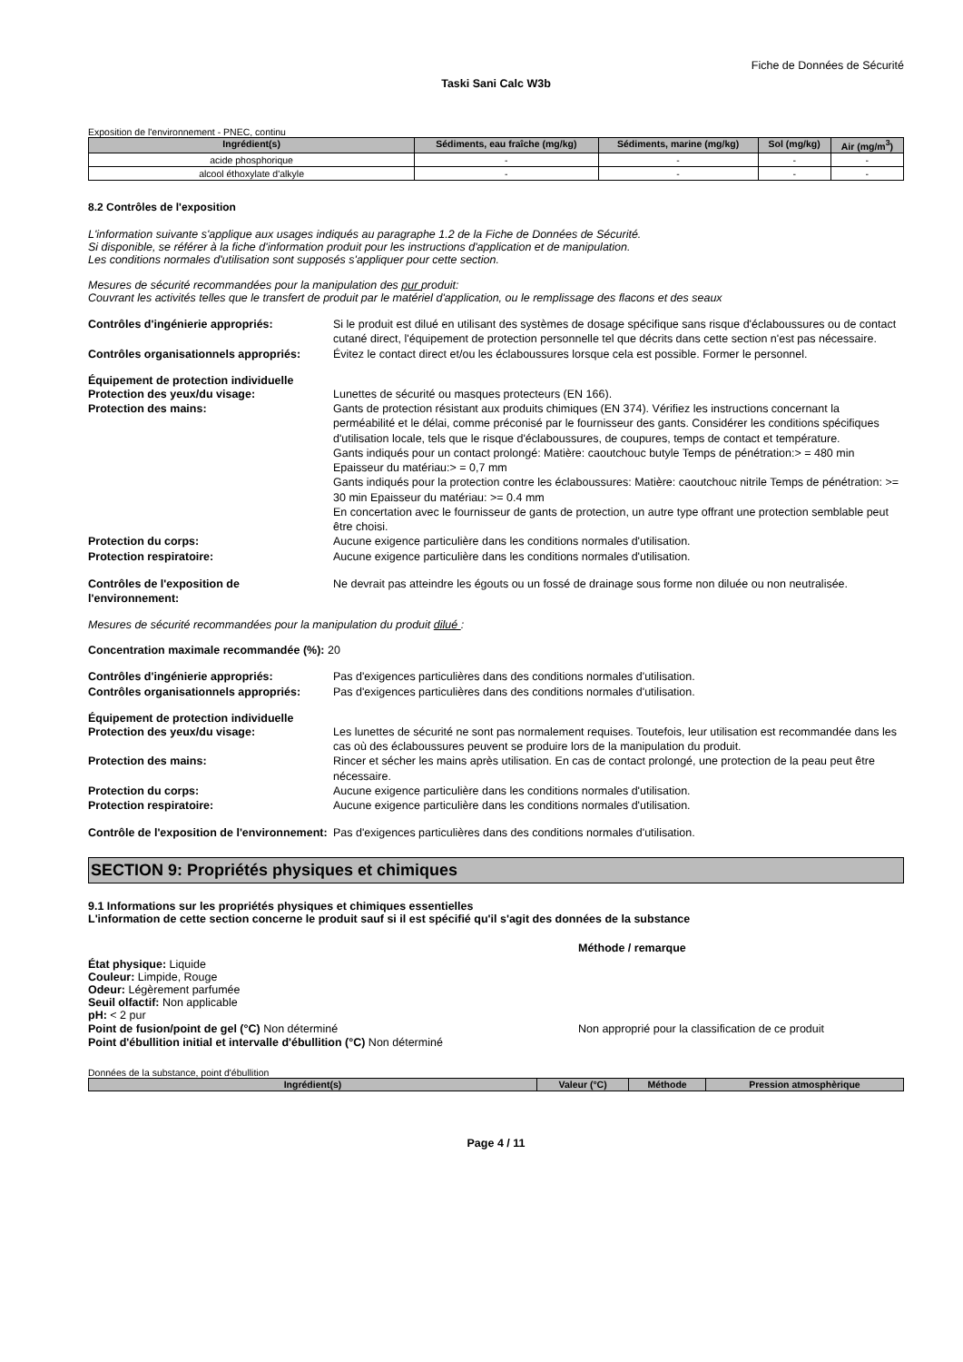Fiche de Données de Sécurité
Taski Sani Calc W3b
Exposition de l'environnement - PNEC, continu
| Ingrédient(s) | Sédiments, eau fraîche (mg/kg) | Sédiments, marine (mg/kg) | Sol (mg/kg) | Air (mg/m<sup>3</sup>) |
| --- | --- | --- | --- | --- |
| acide phosphorique | - | - | - | - |
| alcool éthoxylate d'alkyle | - | - | - | - |
8.2 Contrôles de l'exposition
L'information suivante s'applique aux usages indiqués au paragraphe 1.2 de la Fiche de Données de Sécurité.
Si disponible, se référer à la fiche d'information produit pour les instructions d'application et de manipulation.
Les conditions normales d'utilisation sont supposés s'appliquer pour cette section.
Mesures de sécurité recommandées pour la manipulation des pur produit:
Couvrant les activités telles que le transfert de produit par le matériel d'application, ou le remplissage des flacons et des seaux
Contrôles d'ingénierie appropriés: Si le produit est dilué en utilisant des systèmes de dosage spécifique sans risque d'éclaboussures ou de contact cutané direct, l'équipement de protection personnelle tel que décrits dans cette section n'est pas nécessaire.
Contrôles organisationnels appropriés:
Évitez le contact direct et/ou les éclaboussures lorsque cela est possible. Former le personnel.
Équipement de protection individuelle
Protection des yeux/du visage: Lunettes de sécurité ou masques protecteurs (EN 166).
Protection des mains: Gants de protection résistant aux produits chimiques (EN 374). Vérifiez les instructions concernant la perméabilité et le délai, comme préconisé par le fournisseur des gants. Considérer les conditions spécifiques d'utilisation locale, tels que le risque d'éclaboussures, de coupures, temps de contact et température.
Gants indiqués pour un contact prolongé: Matière: caoutchouc butyle Temps de pénétration:> = 480 min Epaisseur du matériau:> = 0,7 mm
Gants indiqués pour la protection contre les éclaboussures: Matière: caoutchouc nitrile Temps de pénétration: >= 30 min Epaisseur du matériau: >= 0.4 mm
En concertation avec le fournisseur de gants de protection, un autre type offrant une protection semblable peut être choisi.
Protection du corps: Aucune exigence particulière dans les conditions normales d'utilisation.
Protection respiratoire: Aucune exigence particulière dans les conditions normales d'utilisation.
Contrôles de l'exposition de l'environnement:
Ne devrait pas atteindre les égouts ou un fossé de drainage sous forme non diluée ou non neutralisée.
Mesures de sécurité recommandées pour la manipulation du produit dilué :
Concentration maximale recommandée (%): 20
Contrôles d'ingénierie appropriés: Pas d'exigences particulières dans des conditions normales d'utilisation.
Contrôles organisationnels appropriés:
Pas d'exigences particulières dans des conditions normales d'utilisation.
Équipement de protection individuelle
Protection des yeux/du visage: Les lunettes de sécurité ne sont pas normalement requises. Toutefois, leur utilisation est recommandée dans les cas où des éclaboussures peuvent se produire lors de la manipulation du produit.
Protection des mains: Rincer et sécher les mains après utilisation. En cas de contact prolongé, une protection de la peau peut être nécessaire.
Protection du corps: Aucune exigence particulière dans les conditions normales d'utilisation.
Protection respiratoire: Aucune exigence particulière dans les conditions normales d'utilisation.
Contrôle de l'exposition de l'environnement:
Pas d'exigences particulières dans des conditions normales d'utilisation.
SECTION 9: Propriétés physiques et chimiques
9.1 Informations sur les propriétés physiques et chimiques essentielles
L'information de cette section concerne le produit sauf si il est spécifié qu'il s'agit des données de la substance
Méthode / remarque
État physique: Liquide
Couleur: Limpide, Rouge
Odeur: Légèrement parfumée
Seuil olfactif: Non applicable
pH: < 2 pur
Point de fusion/point de gel (°C) Non déterminé Non approprié pour la classification de ce produit
Point d'ébullition initial et intervalle d'ébullition (°C) Non déterminé
Données de la substance, point d'ébullition
| Ingrédient(s) | Valeur (°C) | Méthode | Pression atmosphèrique |
| --- | --- | --- | --- |
Page 4 / 11